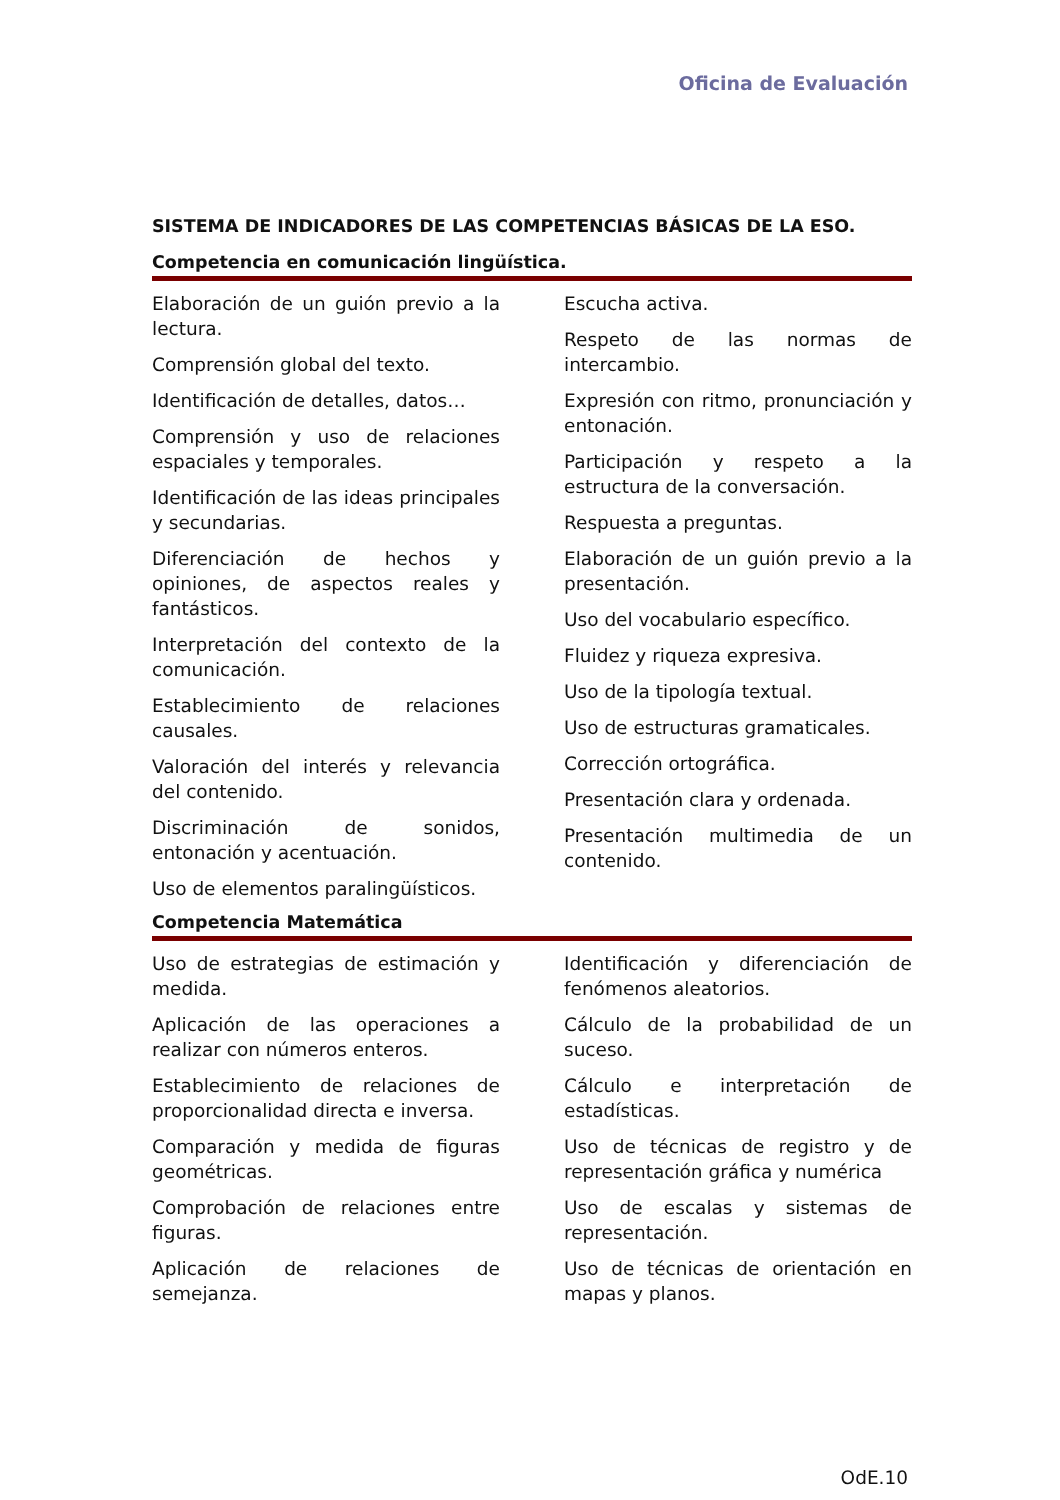Oficina de Evaluación
SISTEMA DE INDICADORES DE LAS COMPETENCIAS BÁSICAS DE LA ESO.
Competencia en comunicación lingüística.
Elaboración de un guión previo a la lectura.
Comprensión global del texto.
Identificación de detalles, datos…
Comprensión y uso de relaciones espaciales y temporales.
Identificación de las ideas principales y secundarias.
Diferenciación de hechos y opiniones, de aspectos reales y fantásticos.
Interpretación del contexto de la comunicación.
Establecimiento de relaciones causales.
Valoración del interés y relevancia del contenido.
Discriminación de sonidos, entonación y acentuación.
Uso de elementos paralingüísticos.
Escucha activa.
Respeto de las normas de intercambio.
Expresión con ritmo, pronunciación y entonación.
Participación y respeto a la estructura de la conversación.
Respuesta a preguntas.
Elaboración de un guión previo a la presentación.
Uso del vocabulario específico.
Fluidez y riqueza expresiva.
Uso de la tipología textual.
Uso de estructuras gramaticales.
Corrección ortográfica.
Presentación clara y ordenada.
Presentación multimedia de un contenido.
Competencia Matemática
Uso de estrategias de estimación y medida.
Aplicación de las operaciones a realizar con números enteros.
Establecimiento de relaciones de proporcionalidad directa e inversa.
Comparación y medida de figuras geométricas.
Comprobación de relaciones entre figuras.
Aplicación de relaciones de semejanza.
Identificación y diferenciación de fenómenos aleatorios.
Cálculo de la probabilidad de un suceso.
Cálculo e interpretación de estadísticas.
Uso de técnicas de registro y de representación gráfica y numérica
Uso de escalas y sistemas de representación.
Uso de técnicas de orientación en mapas y planos.
OdE.10